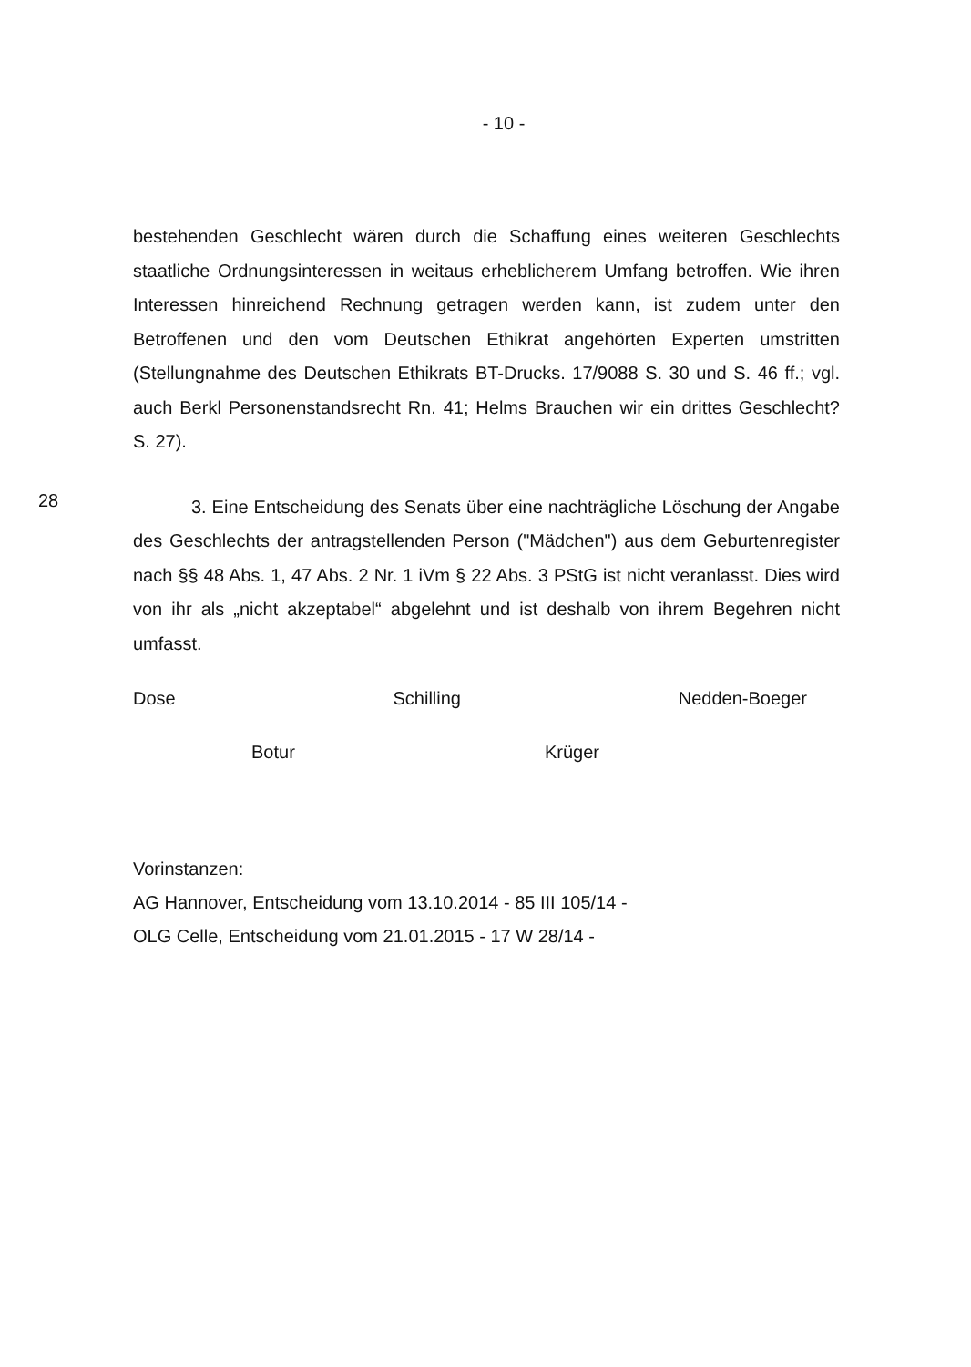- 10 -
bestehenden Geschlecht wären durch die Schaffung eines weiteren Geschlechts staatliche Ordnungsinteressen in weitaus erheblicherem Umfang betroffen. Wie ihren Interessen hinreichend Rechnung getragen werden kann, ist zudem unter den Betroffenen und den vom Deutschen Ethikrat angehörten Experten umstritten (Stellungnahme des Deutschen Ethikrats BT-Drucks. 17/9088 S. 30 und S. 46 ff.; vgl. auch Berkl Personenstandsrecht Rn. 41; Helms Brauchen wir ein drittes Geschlecht? S. 27).
28
3. Eine Entscheidung des Senats über eine nachträgliche Löschung der Angabe des Geschlechts der antragstellenden Person ("Mädchen") aus dem Geburtenregister nach §§ 48 Abs. 1, 47 Abs. 2 Nr. 1 iVm § 22 Abs. 3 PStG ist nicht veranlasst. Dies wird von ihr als „nicht akzeptabel“ abgelehnt und ist deshalb von ihrem Begehren nicht umfasst.
Dose Schilling Nedden-Boeger
Botur Krüger
Vorinstanzen:
AG Hannover, Entscheidung vom 13.10.2014 - 85 III 105/14 -
OLG Celle, Entscheidung vom 21.01.2015 - 17 W 28/14 -